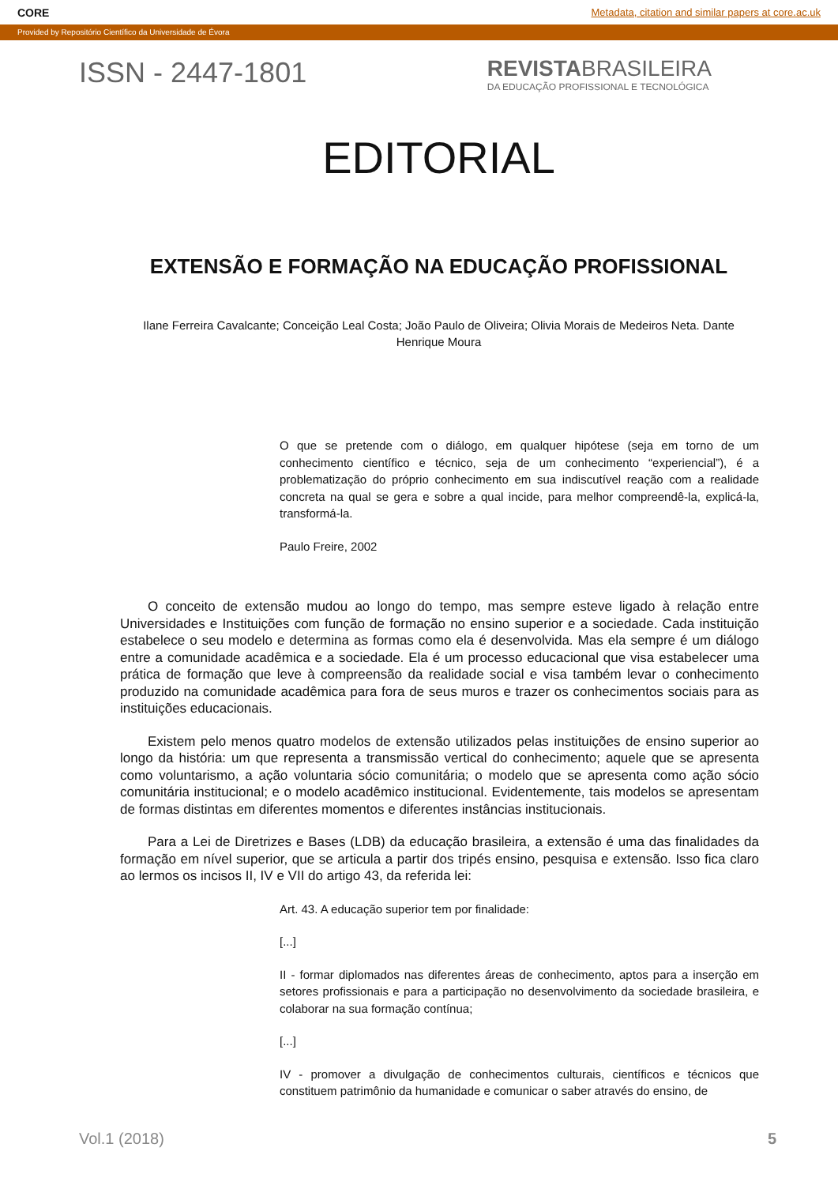CORE Metadata, citation and similar papers at core.ac.uk
Provided by Repositório Científico da Universidade de Évora
ISSN - 2447-1801
REVISTABRASILEIRA
DA EDUCAÇÃO PROFISSIONAL E TECNOLÓGICA
EDITORIAL
EXTENSÃO E FORMAÇÃO NA EDUCAÇÃO PROFISSIONAL
Ilane Ferreira Cavalcante; Conceição Leal Costa; João Paulo de Oliveira; Olivia Morais de Medeiros Neta. Dante Henrique Moura
O que se pretende com o diálogo, em qualquer hipótese (seja em torno de um conhecimento científico e técnico, seja de um conhecimento “experiencial”), é a problematização do próprio conhecimento em sua indiscutível reação com a realidade concreta na qual se gera e sobre a qual incide, para melhor compreendê-la, explicá-la, transformá-la.
Paulo Freire, 2002
O conceito de extensão mudou ao longo do tempo, mas sempre esteve ligado à relação entre Universidades e Instituições com função de formação no ensino superior e a sociedade. Cada instituição estabelece o seu modelo e determina as formas como ela é desenvolvida. Mas ela sempre é um diálogo entre a comunidade acadêmica e a sociedade. Ela é um processo educacional que visa estabelecer uma prática de formação que leve à compreensão da realidade social e visa também levar o conhecimento produzido na comunidade acadêmica para fora de seus muros e trazer os conhecimentos sociais para as instituições educacionais.
Existem pelo menos quatro modelos de extensão utilizados pelas instituições de ensino superior ao longo da história: um que representa a transmissão vertical do conhecimento; aquele que se apresenta como voluntarismo, a ação voluntaria sócio comunitária; o modelo que se apresenta como ação sócio comunitária institucional; e o modelo acadêmico institucional. Evidentemente, tais modelos se apresentam de formas distintas em diferentes momentos e diferentes instâncias institucionais.
Para a Lei de Diretrizes e Bases (LDB) da educação brasileira, a extensão é uma das finalidades da formação em nível superior, que se articula a partir dos tripés ensino, pesquisa e extensão. Isso fica claro ao lermos os incisos II, IV e VII do artigo 43, da referida lei:
Art. 43. A educação superior tem por finalidade:
[...]
II - formar diplomados nas diferentes áreas de conhecimento, aptos para a inserção em setores profissionais e para a participação no desenvolvimento da sociedade brasileira, e colaborar na sua formação contínua;
[...]
IV - promover a divulgação de conhecimentos culturais, científicos e técnicos que constituem patrimônio da humanidade e comunicar o saber através do ensino, de
Vol.1 (2018) 5